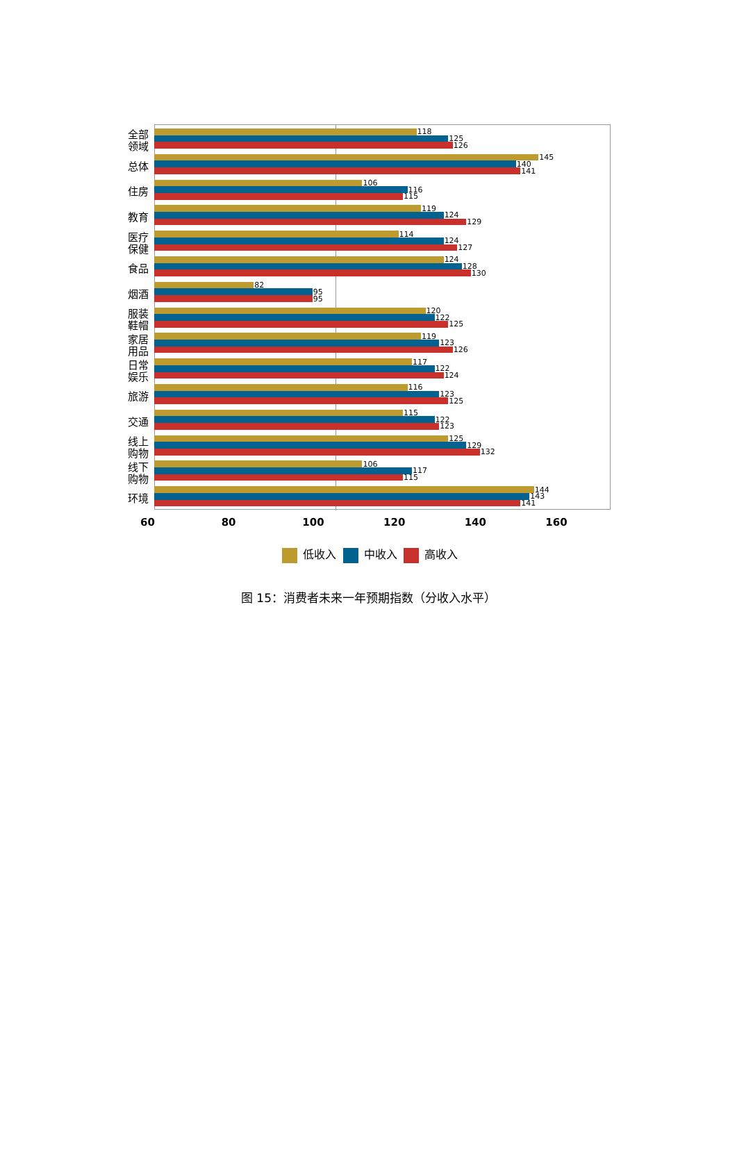全部
领域
118
125
126
总体
145
140
141
住房
106
116
115
教育
119
124
129
医疗
保健
114
124
127
食品
124
128
130
烟酒
82
95
95
服装
鞋帽
120
122
125
家居
用品
119
123
126
日常
娱乐
117
122
124
旅游
116
123
125
交通
115
122
123
线上
购物
125
129
132
线下
购物
106
117
115
环境
144
143
141
60 80 100 120 140 160
低收入 中收入 高收入
图 15：消费者未来一年预期指数（分收入水平）